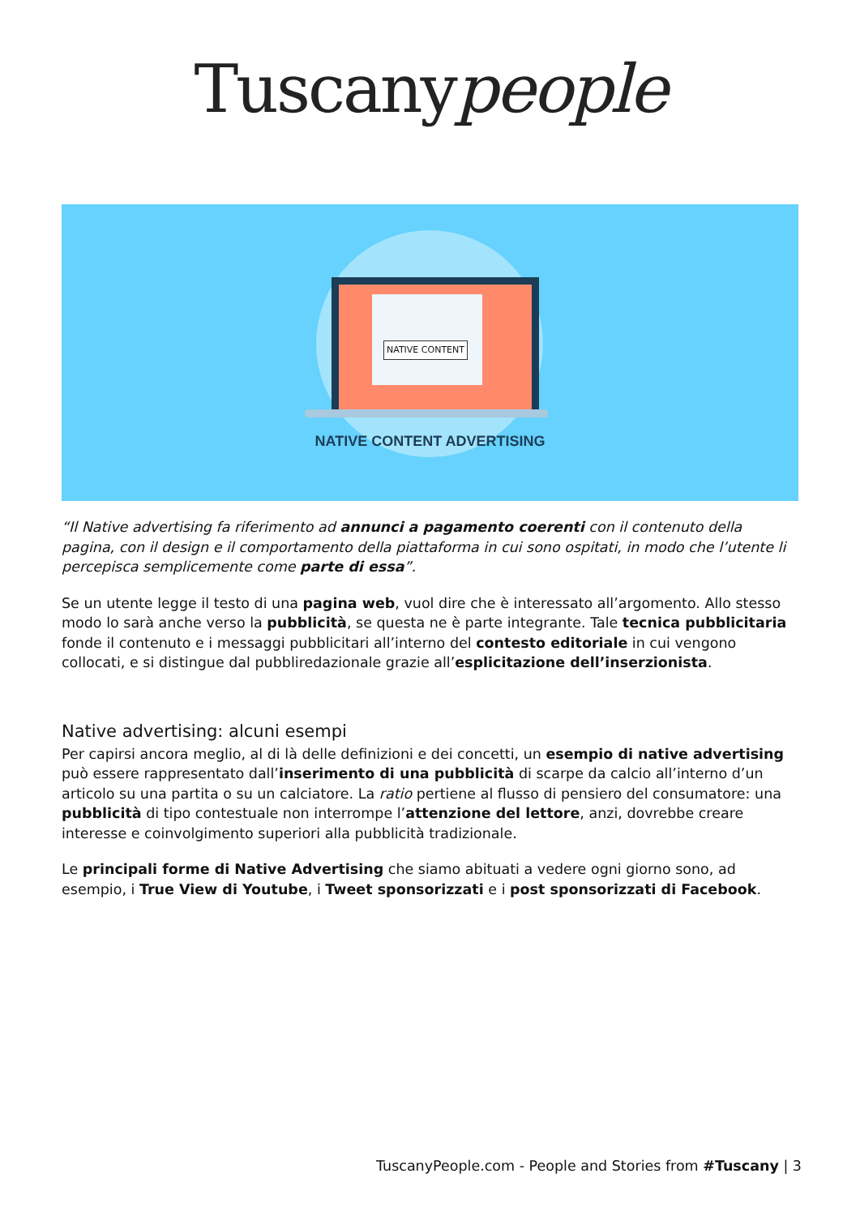Tuscanypeople
NATIVE CONTENT
NATIVE CONTENT ADVERTISING
“Il Native advertising fa riferimento ad annunci a pagamento coerenti con il contenuto della pagina, con il design e il comportamento della piattaforma in cui sono ospitati, in modo che l’utente li percepisca semplicemente come parte di essa”.
Se un utente legge il testo di una pagina web, vuol dire che è interessato all’argomento. Allo stesso modo lo sarà anche verso la pubblicità, se questa ne è parte integrante. Tale tecnica pubblicitaria fonde il contenuto e i messaggi pubblicitari all’interno del contesto editoriale in cui vengono collocati, e si distingue dal pubbliredazionale grazie all’esplicitazione dell’inserzionista.
Native advertising: alcuni esempi
Per capirsi ancora meglio, al di là delle definizioni e dei concetti, un esempio di native advertising può essere rappresentato dall’inserimento di una pubblicità di scarpe da calcio all’interno d’un articolo su una partita o su un calciatore. La ratio pertiene al flusso di pensiero del consumatore: una pubblicità di tipo contestuale non interrompe l’attenzione del lettore, anzi, dovrebbe creare interesse e coinvolgimento superiori alla pubblicità tradizionale.
Le principali forme di Native Advertising che siamo abituati a vedere ogni giorno sono, ad esempio, i True View di Youtube, i Tweet sponsorizzati e i post sponsorizzati di Facebook.
TuscanyPeople.com - People and Stories from #Tuscany | 3